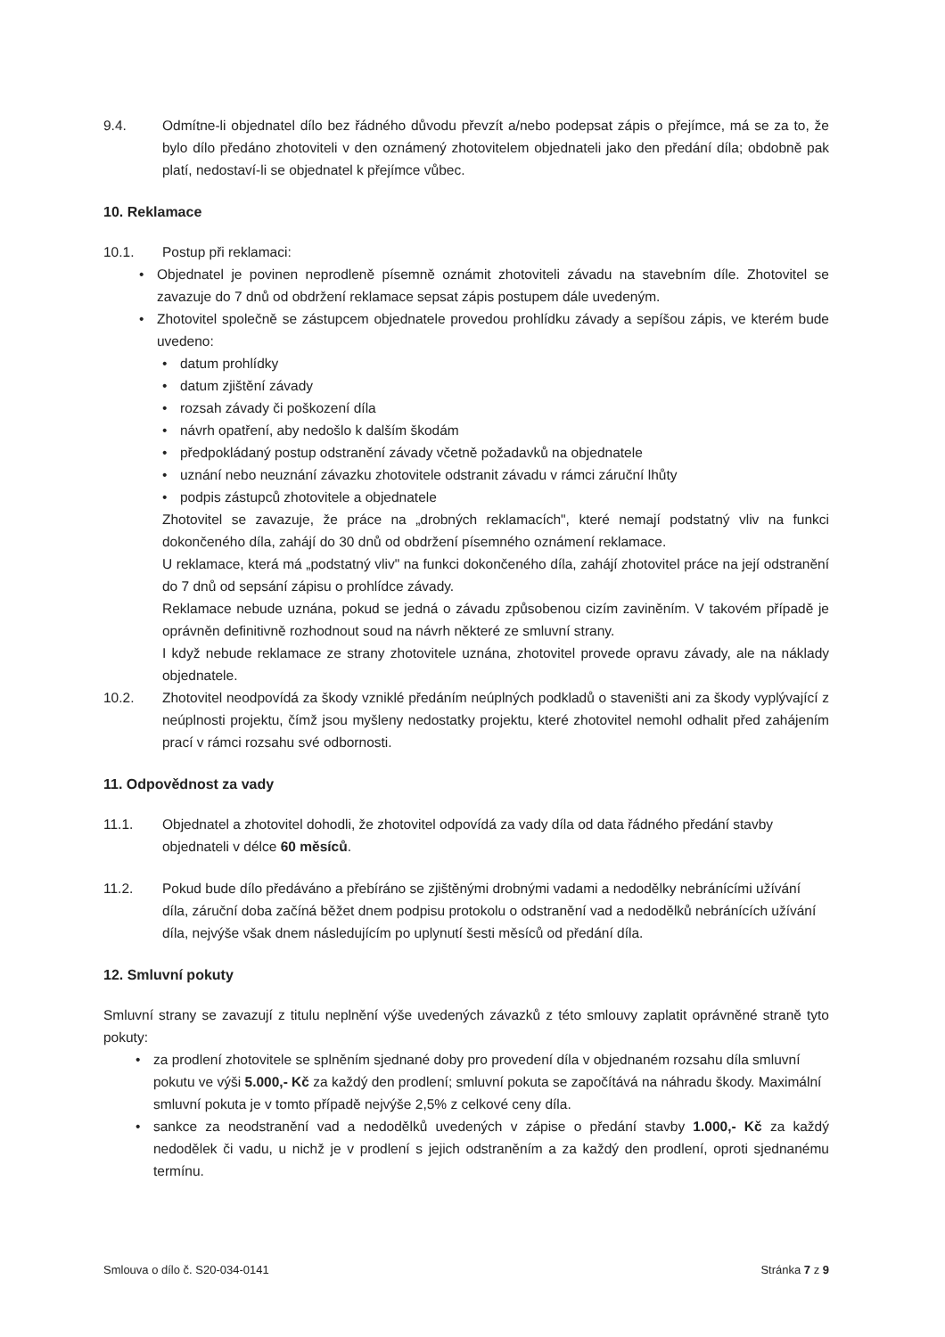9.4. Odmítne-li objednatel dílo bez řádného důvodu převzít a/nebo podepsat zápis o přejímce, má se za to, že bylo dílo předáno zhotoviteli v den oznámený zhotovitelem objednateli jako den předání díla; obdobně pak platí, nedostaví-li se objednatel k přejímce vůbec.
10. Reklamace
10.1. Postup při reklamaci:
• Objednatel je povinen neprodleně písemně oznámit zhotoviteli závadu na stavebním díle. Zhotovitel se zavazuje do 7 dnů od obdržení reklamace sepsat zápis postupem dále uvedeným.
• Zhotovitel společně se zástupcem objednatele provedou prohlídku závady a sepíšou zápis, ve kterém bude uvedeno:
• datum prohlídky
• datum zjištění závady
• rozsah závady či poškození díla
• návrh opatření, aby nedošlo k dalším škodám
• předpokládaný postup odstranění závady včetně požadavků na objednatele
• uznání nebo neuznání závazku zhotovitele odstranit závadu v rámci záruční lhůty
• podpis zástupců zhotovitele a objednatele
Zhotovitel se zavazuje, že práce na „drobných reklamacích", které nemají podstatný vliv na funkci dokončeného díla, zahájí do 30 dnů od obdržení písemného oznámení reklamace.
U reklamace, která má „podstatný vliv" na funkci dokončeného díla, zahájí zhotovitel práce na její odstranění do 7 dnů od sepsání zápisu o prohlídce závady.
Reklamace nebude uznána, pokud se jedná o závadu způsobenou cizím zaviněním. V takovém případě je oprávněn definitivně rozhodnout soud na návrh některé ze smluvní strany.
I když nebude reklamace ze strany zhotovitele uznána, zhotovitel provede opravu závady, ale na náklady objednatele.
10.2. Zhotovitel neodpovídá za škody vzniklé předáním neúplných podkladů o staveništi ani za škody vyplývající z neúplnosti projektu, čímž jsou myšleny nedostatky projektu, které zhotovitel nemohl odhalit před zahájením prací v rámci rozsahu své odbornosti.
11. Odpovědnost za vady
11.1. Objednatel a zhotovitel dohodli, že zhotovitel odpovídá za vady díla od data řádného předání stavby objednateli v délce 60 měsíců.
11.2. Pokud bude dílo předáváno a přebíráno se zjištěnými drobnými vadami a nedodělky nebránícími užívání díla, záruční doba začíná běžet dnem podpisu protokolu o odstranění vad a nedodělků nebránících užívání díla, nejvýše však dnem následujícím po uplynutí šesti měsíců od předání díla.
12. Smluvní pokuty
Smluvní strany se zavazují z titulu neplnění výše uvedených závazků z této smlouvy zaplatit oprávněné straně tyto pokuty:
• za prodlení zhotovitele se splněním sjednané doby pro provedení díla v objednaném rozsahu díla smluvní pokutu ve výši 5.000,- Kč za každý den prodlení; smluvní pokuta se započítává na náhradu škody. Maximální smluvní pokuta je v tomto případě nejvýše 2,5% z celkové ceny díla.
• sankce za neodstranění vad a nedodělků uvedených v zápise o předání stavby 1.000,- Kč za každý nedodělek či vadu, u nichž je v prodlení s jejich odstraněním a za každý den prodlení, oproti sjednanému termínu.
Smlouva o dílo č. S20-034-0141 Stránka 7 z 9